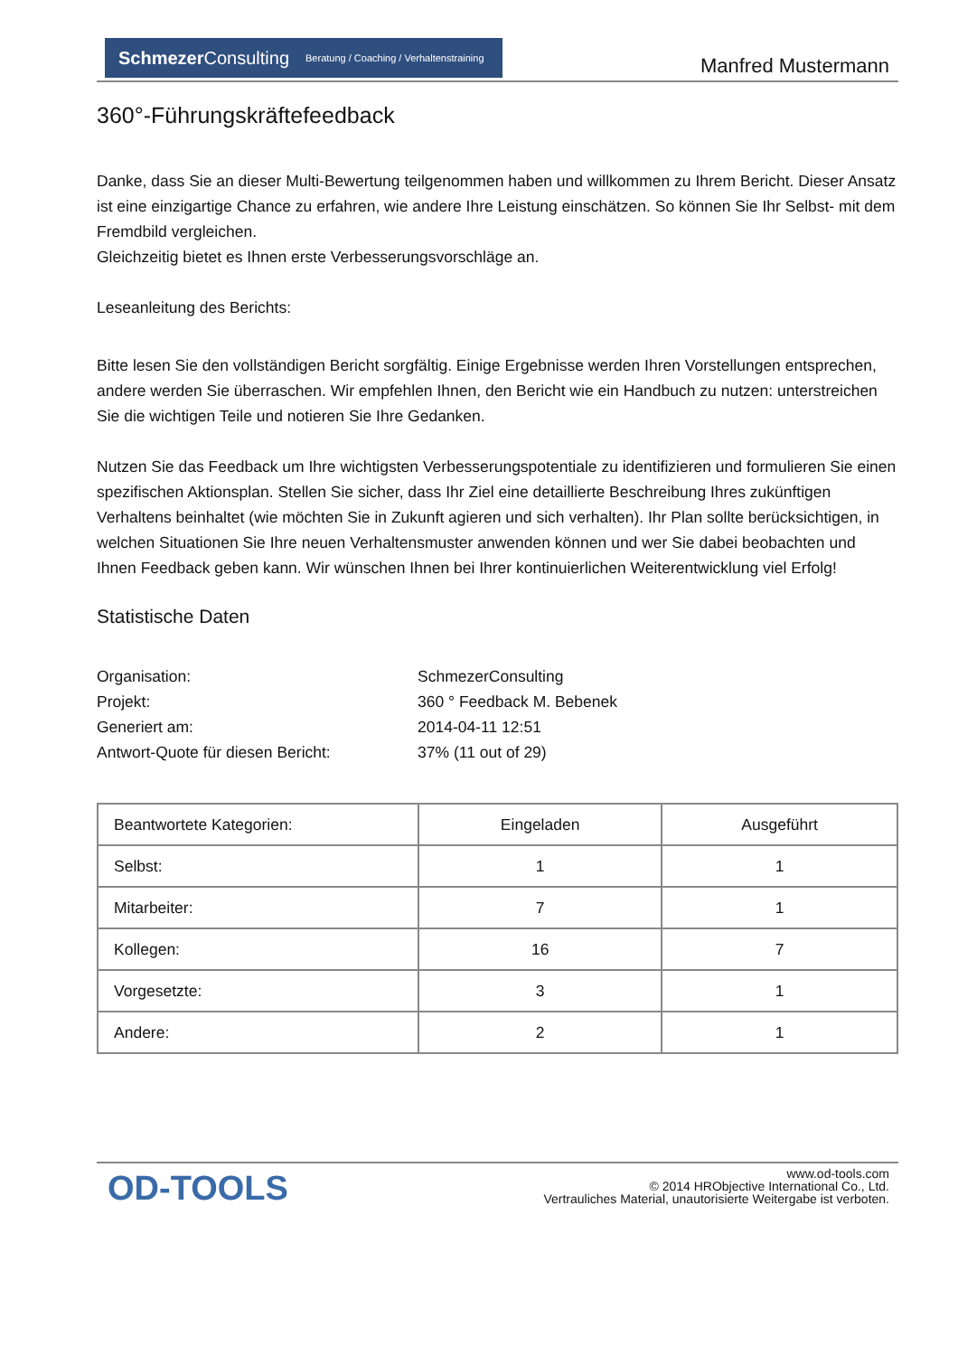Schmezer Consulting Beratung / Coaching / Verhaltenstraining
Manfred Mustermann
360°-Führungskräftefeedback
Danke, dass Sie an dieser Multi-Bewertung teilgenommen haben und willkommen zu Ihrem Bericht. Dieser Ansatz ist eine einzigartige Chance zu erfahren, wie andere Ihre Leistung einschätzen. So können Sie Ihr Selbst- mit dem Fremdbild vergleichen.
Gleichzeitig bietet es Ihnen erste Verbesserungsvorschläge an.
Leseanleitung des Berichts:
Bitte lesen Sie den vollständigen Bericht sorgfältig. Einige Ergebnisse werden Ihren Vorstellungen entsprechen, andere werden Sie überraschen. Wir empfehlen Ihnen, den Bericht wie ein Handbuch zu nutzen: unterstreichen Sie die wichtigen Teile und notieren Sie Ihre Gedanken.
Nutzen Sie das Feedback um Ihre wichtigsten Verbesserungspotentiale zu identifizieren und formulieren Sie einen spezifischen Aktionsplan. Stellen Sie sicher, dass Ihr Ziel eine detaillierte Beschreibung Ihres zukünftigen Verhaltens beinhaltet (wie möchten Sie in Zukunft agieren und sich verhalten). Ihr Plan sollte berücksichtigen, in welchen Situationen Sie Ihre neuen Verhaltensmuster anwenden können und wer Sie dabei beobachten und Ihnen Feedback geben kann. Wir wünschen Ihnen bei Ihrer kontinuierlichen Weiterentwicklung viel Erfolg!
Statistische Daten
Organisation: SchmezerConsulting
Projekt: 360 ° Feedback M. Bebenek
Generiert am: 2014-04-11 12:51
Antwort-Quote für diesen Bericht: 37% (11 out of 29)
| Beantwortete Kategorien: | Eingeladen | Ausgeführt |
| --- | --- | --- |
| Selbst: | 1 | 1 |
| Mitarbeiter: | 7 | 1 |
| Kollegen: | 16 | 7 |
| Vorgesetzte: | 3 | 1 |
| Andere: | 2 | 1 |
OD-TOOLS
www.od-tools.com
© 2014 HRObjective International Co., Ltd.
Vertrauliches Material, unautorisierte Weitergabe ist verboten.